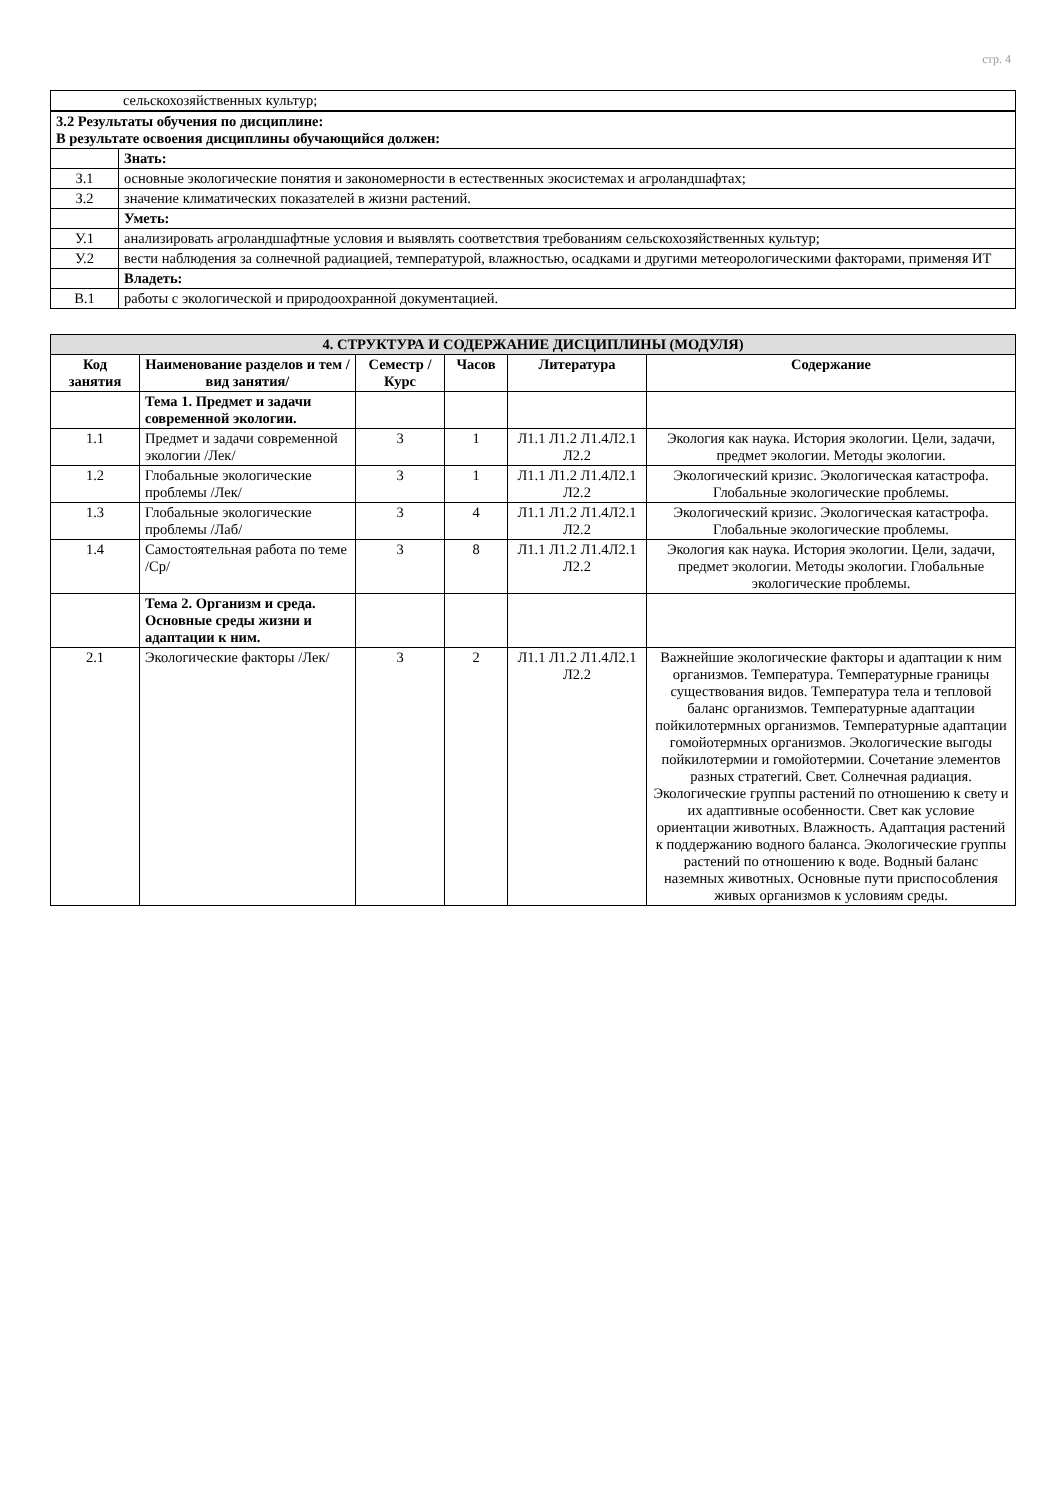стр. 4
| | сельскохозяйственных культур; |
| 3.2 Результаты обучения по дисциплине: В результате освоения дисциплины обучающийся должен: | |
| | Знать: |
| З.1 | основные экологические понятия и закономерности в естественных экосистемах и агроландшафтах; |
| З.2 | значение климатических показателей в жизни растений. |
| | Уметь: |
| У.1 | анализировать агроландшафтные условия и выявлять соответствия требованиям сельскохозяйственных культур; |
| У.2 | вести наблюдения за солнечной радиацией, температурой, влажностью, осадками и другими метеорологическими факторами, применяя ИТ |
| | Владеть: |
| В.1 | работы с экологической и природоохранной документацией. |
| 4. СТРУКТУРА И СОДЕРЖАНИЕ ДИСЦИПЛИНЫ (МОДУЛЯ) | | | | | |
| Код занятия | Наименование разделов и тем /вид занятия/ | Семестр / Курс | Часов | Литература | Содержание |
| | Тема 1. Предмет и задачи современной экологии. | | | | |
| 1.1 | Предмет и задачи современной экологии /Лек/ | 3 | 1 | Л1.1 Л1.2 Л1.4Л2.1 Л2.2 | Экология как наука. История экологии. Цели, задачи, предмет экологии. Методы экологии. |
| 1.2 | Глобальные экологические проблемы /Лек/ | 3 | 1 | Л1.1 Л1.2 Л1.4Л2.1 Л2.2 | Экологический кризис. Экологическая катастрофа. Глобальные экологические проблемы. |
| 1.3 | Глобальные экологические проблемы /Лаб/ | 3 | 4 | Л1.1 Л1.2 Л1.4Л2.1 Л2.2 | Экологический кризис. Экологическая катастрофа. Глобальные экологические проблемы. |
| 1.4 | Самостоятельная работа по теме /Ср/ | 3 | 8 | Л1.1 Л1.2 Л1.4Л2.1 Л2.2 | Экология как наука. История экологии. Цели, задачи, предмет экологии. Методы экологии. Глобальные экологические проблемы. |
| | Тема 2. Организм и среда. Основные среды жизни и адаптации к ним. | | | | |
| 2.1 | Экологические факторы /Лек/ | 3 | 2 | Л1.1 Л1.2 Л1.4Л2.1 Л2.2 | Важнейшие экологические факторы и адаптации к ним организмов. Температура. Температурные границы существования видов. Температура тела и тепловой баланс организмов. Температурные адаптации пойкилотермных организмов. Температурные адаптации гомойотермных организмов. Экологические выгоды пойкилотермии и гомойотермии. Сочетание элементов разных стратегий. Свет. Солнечная радиация. Экологические группы растений по отношению к свету и их адаптивные особенности. Свет как условие ориентации животных. Влажность. Адаптация растений к поддержанию водного баланса. Экологические группы растений по отношению к воде. Водный баланс наземных животных. Основные пути приспособления живых организмов к условиям среды. |